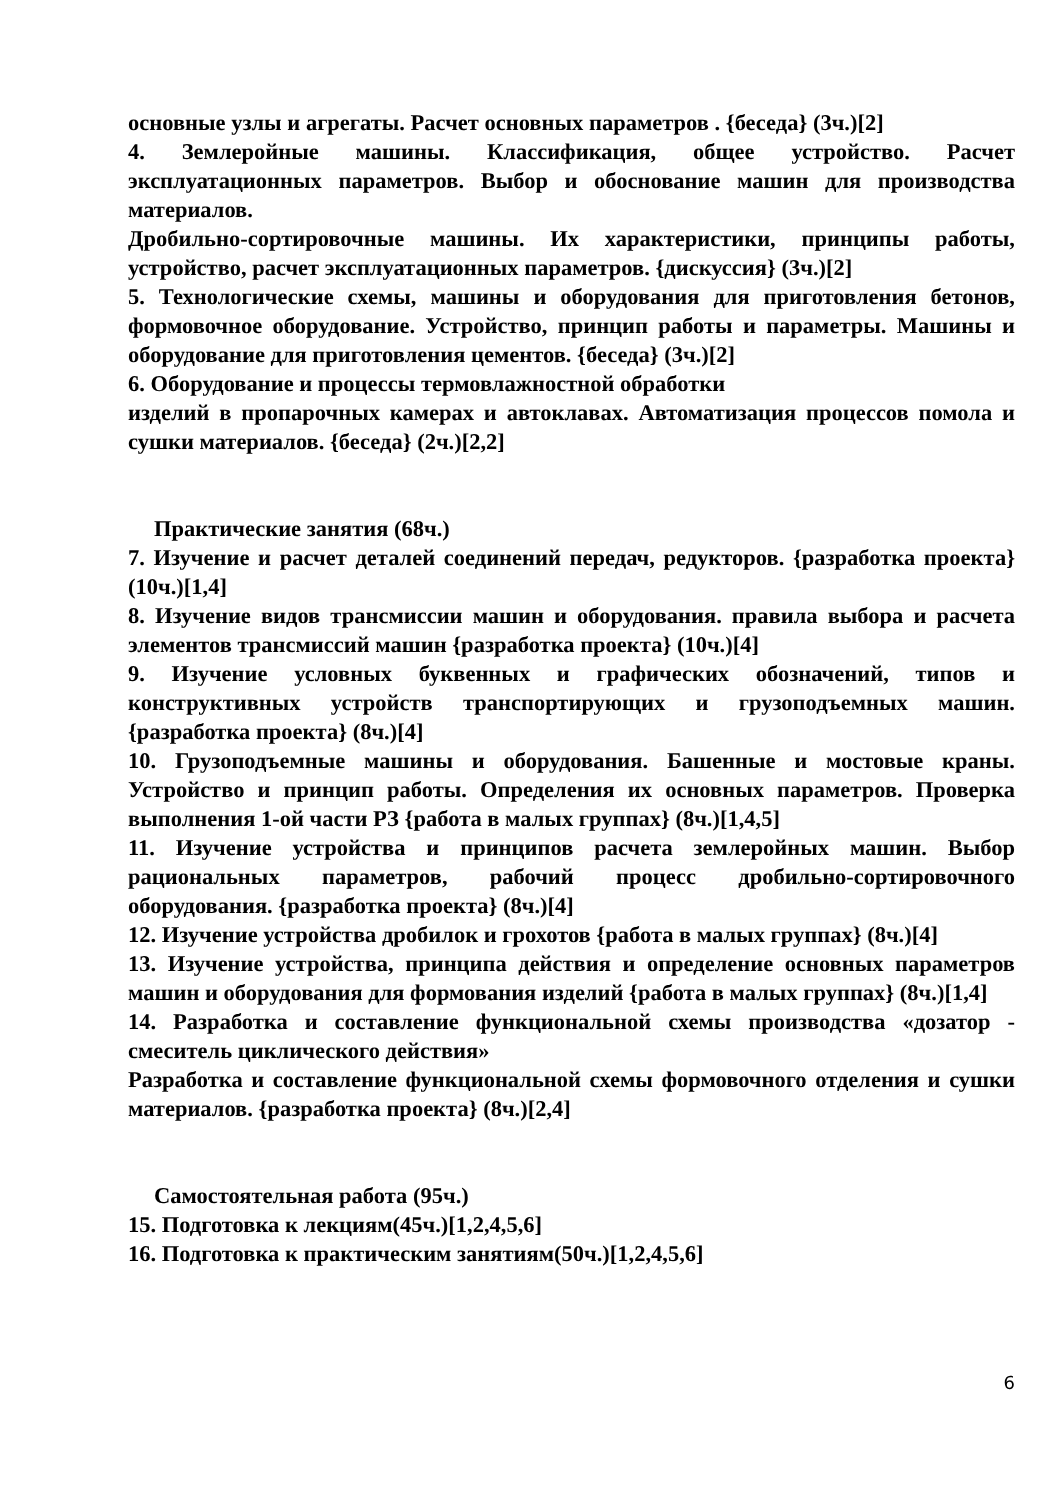основные узлы и агрегаты. Расчет основных параметров . {беседа} (3ч.)[2]
4. Землеройные машины. Классификация, общее устройство. Расчет эксплуатационных параметров. Выбор и обоснование машин для производства материалов.
Дробильно-сортировочные машины. Их характеристики, принципы работы, устройство, расчет эксплуатационных параметров. {дискуссия} (3ч.)[2]
5. Технологические схемы, машины и оборудования для приготовления бетонов, формовочное оборудование. Устройство, принцип работы и параметры. Машины и оборудование для приготовления цементов. {беседа} (3ч.)[2]
6. Оборудование и процессы термовлажностной обработки
изделий в пропарочных камерах и автоклавах. Автоматизация процессов помола и сушки материалов. {беседа} (2ч.)[2,2]
Практические занятия (68ч.)
7. Изучение и расчет деталей соединений передач, редукторов. {разработка проекта} (10ч.)[1,4]
8. Изучение видов трансмиссии машин и оборудования. правила выбора и расчета элементов трансмиссий машин {разработка проекта} (10ч.)[4]
9. Изучение условных буквенных и графических обозначений, типов и конструктивных устройств транспортирующих и грузоподъемных машин. {разработка проекта} (8ч.)[4]
10. Грузоподъемные машины и оборудования. Башенные и мостовые краны. Устройство и принцип работы. Определения их основных параметров. Проверка выполнения 1-ой части РЗ {работа в малых группах} (8ч.)[1,4,5]
11. Изучение устройства и принципов расчета землеройных машин. Выбор рациональных параметров, рабочий процесс дробильно-сортировочного оборудования. {разработка проекта} (8ч.)[4]
12. Изучение устройства дробилок и грохотов {работа в малых группах} (8ч.)[4]
13. Изучение устройства, принципа действия и определение основных параметров машин и оборудования для формования изделий {работа в малых группах} (8ч.)[1,4]
14. Разработка и составление функциональной схемы производства «дозатор - смеситель циклического действия»
Разработка и составление функциональной схемы формовочного отделения и сушки материалов. {разработка проекта} (8ч.)[2,4]
Самостоятельная работа (95ч.)
15. Подготовка к лекциям(45ч.)[1,2,4,5,6]
16. Подготовка к практическим занятиям(50ч.)[1,2,4,5,6]
6